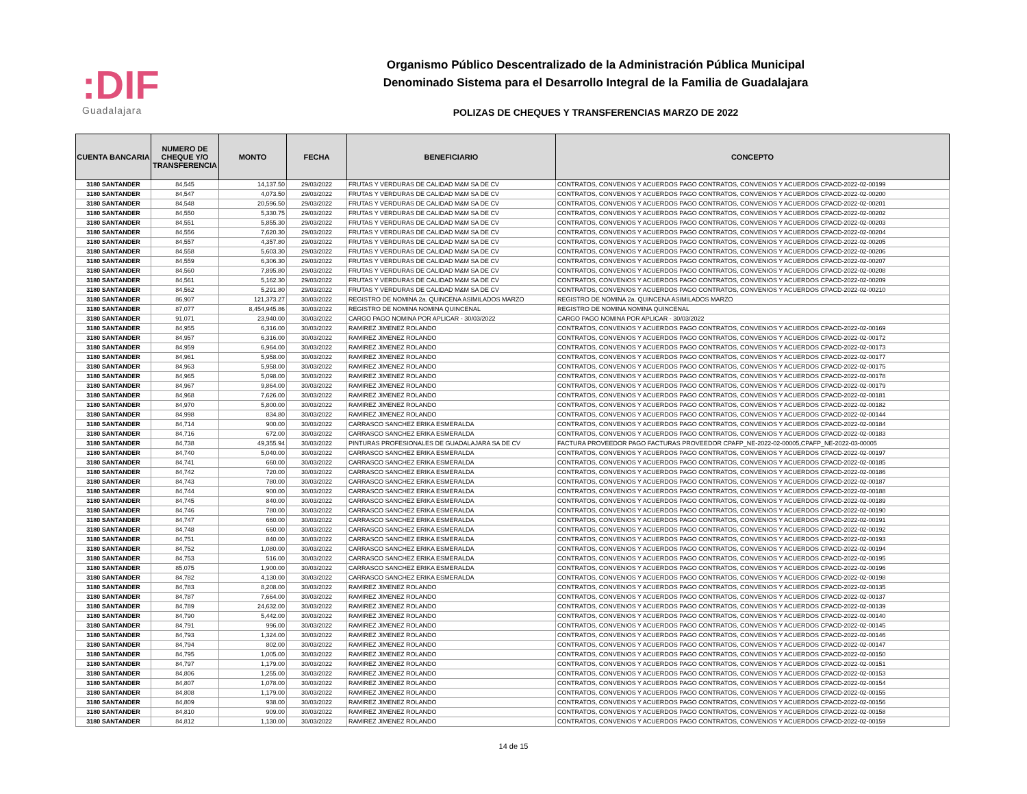:DIF
Guadalajara
Organismo Público Descentralizado de la Administración Pública Municipal
Denominado Sistema para el Desarrollo Integral de la Familia de Guadalajara
POLIZAS DE CHEQUES Y TRANSFERENCIAS MARZO DE 2022
| CUENTA BANCARIA | NUMERO DE CHEQUE Y/O TRANSFERENCIA | MONTO | FECHA | BENEFICIARIO | CONCEPTO |
| --- | --- | --- | --- | --- | --- |
| 3180 SANTANDER | 84,545 | 14,137.50 | 29/03/2022 | FRUTAS Y VERDURAS DE CALIDAD M&M SA DE CV | CONTRATOS, CONVENIOS Y ACUERDOS PAGO CONTRATOS, CONVENIOS Y ACUERDOS CPACD-2022-02-00199 |
| 3180 SANTANDER | 84,547 | 4,073.50 | 29/03/2022 | FRUTAS Y VERDURAS DE CALIDAD M&M SA DE CV | CONTRATOS, CONVENIOS Y ACUERDOS PAGO CONTRATOS, CONVENIOS Y ACUERDOS CPACD-2022-02-00200 |
| 3180 SANTANDER | 84,548 | 20,596.50 | 29/03/2022 | FRUTAS Y VERDURAS DE CALIDAD M&M SA DE CV | CONTRATOS, CONVENIOS Y ACUERDOS PAGO CONTRATOS, CONVENIOS Y ACUERDOS CPACD-2022-02-00201 |
| 3180 SANTANDER | 84,550 | 5,330.75 | 29/03/2022 | FRUTAS Y VERDURAS DE CALIDAD M&M SA DE CV | CONTRATOS, CONVENIOS Y ACUERDOS PAGO CONTRATOS, CONVENIOS Y ACUERDOS CPACD-2022-02-00202 |
| 3180 SANTANDER | 84,551 | 5,855.30 | 29/03/2022 | FRUTAS Y VERDURAS DE CALIDAD M&M SA DE CV | CONTRATOS, CONVENIOS Y ACUERDOS PAGO CONTRATOS, CONVENIOS Y ACUERDOS CPACD-2022-02-00203 |
| 3180 SANTANDER | 84,556 | 7,620.30 | 29/03/2022 | FRUTAS Y VERDURAS DE CALIDAD M&M SA DE CV | CONTRATOS, CONVENIOS Y ACUERDOS PAGO CONTRATOS, CONVENIOS Y ACUERDOS CPACD-2022-02-00204 |
| 3180 SANTANDER | 84,557 | 4,357.80 | 29/03/2022 | FRUTAS Y VERDURAS DE CALIDAD M&M SA DE CV | CONTRATOS, CONVENIOS Y ACUERDOS PAGO CONTRATOS, CONVENIOS Y ACUERDOS CPACD-2022-02-00205 |
| 3180 SANTANDER | 84,558 | 5,603.30 | 29/03/2022 | FRUTAS Y VERDURAS DE CALIDAD M&M SA DE CV | CONTRATOS, CONVENIOS Y ACUERDOS PAGO CONTRATOS, CONVENIOS Y ACUERDOS CPACD-2022-02-00206 |
| 3180 SANTANDER | 84,559 | 6,306.30 | 29/03/2022 | FRUTAS Y VERDURAS DE CALIDAD M&M SA DE CV | CONTRATOS, CONVENIOS Y ACUERDOS PAGO CONTRATOS, CONVENIOS Y ACUERDOS CPACD-2022-02-00207 |
| 3180 SANTANDER | 84,560 | 7,895.80 | 29/03/2022 | FRUTAS Y VERDURAS DE CALIDAD M&M SA DE CV | CONTRATOS, CONVENIOS Y ACUERDOS PAGO CONTRATOS, CONVENIOS Y ACUERDOS CPACD-2022-02-00208 |
| 3180 SANTANDER | 84,561 | 5,162.30 | 29/03/2022 | FRUTAS Y VERDURAS DE CALIDAD M&M SA DE CV | CONTRATOS, CONVENIOS Y ACUERDOS PAGO CONTRATOS, CONVENIOS Y ACUERDOS CPACD-2022-02-00209 |
| 3180 SANTANDER | 84,562 | 5,291.80 | 29/03/2022 | FRUTAS Y VERDURAS DE CALIDAD M&M SA DE CV | CONTRATOS, CONVENIOS Y ACUERDOS PAGO CONTRATOS, CONVENIOS Y ACUERDOS CPACD-2022-02-00210 |
| 3180 SANTANDER | 86,907 | 121,373.27 | 30/03/2022 | REGISTRO DE NOMINA 2a. QUINCENA ASIMILADOS MARZO | REGISTRO DE NOMINA 2a. QUINCENA ASIMILADOS MARZO |
| 3180 SANTANDER | 87,077 | 8,454,945.86 | 30/03/2022 | REGISTRO DE NOMINA NOMINA QUINCENAL | REGISTRO DE NOMINA NOMINA QUINCENAL |
| 3180 SANTANDER | 91,071 | 23,940.00 | 30/03/2022 | CARGO PAGO NOMINA POR APLICAR - 30/03/2022 | CARGO PAGO NOMINA POR APLICAR - 30/03/2022 |
| 3180 SANTANDER | 84,955 | 6,316.00 | 30/03/2022 | RAMIREZ JIMENEZ ROLANDO | CONTRATOS, CONVENIOS Y ACUERDOS PAGO CONTRATOS, CONVENIOS Y ACUERDOS CPACD-2022-02-00169 |
| 3180 SANTANDER | 84,957 | 6,316.00 | 30/03/2022 | RAMIREZ JIMENEZ ROLANDO | CONTRATOS, CONVENIOS Y ACUERDOS PAGO CONTRATOS, CONVENIOS Y ACUERDOS CPACD-2022-02-00172 |
| 3180 SANTANDER | 84,959 | 6,964.00 | 30/03/2022 | RAMIREZ JIMENEZ ROLANDO | CONTRATOS, CONVENIOS Y ACUERDOS PAGO CONTRATOS, CONVENIOS Y ACUERDOS CPACD-2022-02-00173 |
| 3180 SANTANDER | 84,961 | 5,958.00 | 30/03/2022 | RAMIREZ JIMENEZ ROLANDO | CONTRATOS, CONVENIOS Y ACUERDOS PAGO CONTRATOS, CONVENIOS Y ACUERDOS CPACD-2022-02-00177 |
| 3180 SANTANDER | 84,963 | 5,958.00 | 30/03/2022 | RAMIREZ JIMENEZ ROLANDO | CONTRATOS, CONVENIOS Y ACUERDOS PAGO CONTRATOS, CONVENIOS Y ACUERDOS CPACD-2022-02-00175 |
| 3180 SANTANDER | 84,965 | 5,098.00 | 30/03/2022 | RAMIREZ JIMENEZ ROLANDO | CONTRATOS, CONVENIOS Y ACUERDOS PAGO CONTRATOS, CONVENIOS Y ACUERDOS CPACD-2022-02-00178 |
| 3180 SANTANDER | 84,967 | 9,864.00 | 30/03/2022 | RAMIREZ JIMENEZ ROLANDO | CONTRATOS, CONVENIOS Y ACUERDOS PAGO CONTRATOS, CONVENIOS Y ACUERDOS CPACD-2022-02-00179 |
| 3180 SANTANDER | 84,968 | 7,626.00 | 30/03/2022 | RAMIREZ JIMENEZ ROLANDO | CONTRATOS, CONVENIOS Y ACUERDOS PAGO CONTRATOS, CONVENIOS Y ACUERDOS CPACD-2022-02-00181 |
| 3180 SANTANDER | 84,970 | 5,800.00 | 30/03/2022 | RAMIREZ JIMENEZ ROLANDO | CONTRATOS, CONVENIOS Y ACUERDOS PAGO CONTRATOS, CONVENIOS Y ACUERDOS CPACD-2022-02-00182 |
| 3180 SANTANDER | 84,998 | 834.80 | 30/03/2022 | RAMIREZ JIMENEZ ROLANDO | CONTRATOS, CONVENIOS Y ACUERDOS PAGO CONTRATOS, CONVENIOS Y ACUERDOS CPACD-2022-02-00144 |
| 3180 SANTANDER | 84,714 | 900.00 | 30/03/2022 | CARRASCO SANCHEZ ERIKA ESMERALDA | CONTRATOS, CONVENIOS Y ACUERDOS PAGO CONTRATOS, CONVENIOS Y ACUERDOS CPACD-2022-02-00184 |
| 3180 SANTANDER | 84,716 | 672.00 | 30/03/2022 | CARRASCO SANCHEZ ERIKA ESMERALDA | CONTRATOS, CONVENIOS Y ACUERDOS PAGO CONTRATOS, CONVENIOS Y ACUERDOS CPACD-2022-02-00183 |
| 3180 SANTANDER | 84,738 | 49,355.94 | 30/03/2022 | PINTURAS PROFESIONALES DE GUADALAJARA SA DE CV | FACTURA PROVEEDOR PAGO FACTURAS PROVEEDOR CPAFP_NE-2022-02-00005,CPAFP_NE-2022-03-00005 |
| 3180 SANTANDER | 84,740 | 5,040.00 | 30/03/2022 | CARRASCO SANCHEZ ERIKA ESMERALDA | CONTRATOS, CONVENIOS Y ACUERDOS PAGO CONTRATOS, CONVENIOS Y ACUERDOS CPACD-2022-02-00197 |
| 3180 SANTANDER | 84,741 | 660.00 | 30/03/2022 | CARRASCO SANCHEZ ERIKA ESMERALDA | CONTRATOS, CONVENIOS Y ACUERDOS PAGO CONTRATOS, CONVENIOS Y ACUERDOS CPACD-2022-02-00185 |
| 3180 SANTANDER | 84,742 | 720.00 | 30/03/2022 | CARRASCO SANCHEZ ERIKA ESMERALDA | CONTRATOS, CONVENIOS Y ACUERDOS PAGO CONTRATOS, CONVENIOS Y ACUERDOS CPACD-2022-02-00186 |
| 3180 SANTANDER | 84,743 | 780.00 | 30/03/2022 | CARRASCO SANCHEZ ERIKA ESMERALDA | CONTRATOS, CONVENIOS Y ACUERDOS PAGO CONTRATOS, CONVENIOS Y ACUERDOS CPACD-2022-02-00187 |
| 3180 SANTANDER | 84,744 | 900.00 | 30/03/2022 | CARRASCO SANCHEZ ERIKA ESMERALDA | CONTRATOS, CONVENIOS Y ACUERDOS PAGO CONTRATOS, CONVENIOS Y ACUERDOS CPACD-2022-02-00188 |
| 3180 SANTANDER | 84,745 | 840.00 | 30/03/2022 | CARRASCO SANCHEZ ERIKA ESMERALDA | CONTRATOS, CONVENIOS Y ACUERDOS PAGO CONTRATOS, CONVENIOS Y ACUERDOS CPACD-2022-02-00189 |
| 3180 SANTANDER | 84,746 | 780.00 | 30/03/2022 | CARRASCO SANCHEZ ERIKA ESMERALDA | CONTRATOS, CONVENIOS Y ACUERDOS PAGO CONTRATOS, CONVENIOS Y ACUERDOS CPACD-2022-02-00190 |
| 3180 SANTANDER | 84,747 | 660.00 | 30/03/2022 | CARRASCO SANCHEZ ERIKA ESMERALDA | CONTRATOS, CONVENIOS Y ACUERDOS PAGO CONTRATOS, CONVENIOS Y ACUERDOS CPACD-2022-02-00191 |
| 3180 SANTANDER | 84,748 | 660.00 | 30/03/2022 | CARRASCO SANCHEZ ERIKA ESMERALDA | CONTRATOS, CONVENIOS Y ACUERDOS PAGO CONTRATOS, CONVENIOS Y ACUERDOS CPACD-2022-02-00192 |
| 3180 SANTANDER | 84,751 | 840.00 | 30/03/2022 | CARRASCO SANCHEZ ERIKA ESMERALDA | CONTRATOS, CONVENIOS Y ACUERDOS PAGO CONTRATOS, CONVENIOS Y ACUERDOS CPACD-2022-02-00193 |
| 3180 SANTANDER | 84,752 | 1,080.00 | 30/03/2022 | CARRASCO SANCHEZ ERIKA ESMERALDA | CONTRATOS, CONVENIOS Y ACUERDOS PAGO CONTRATOS, CONVENIOS Y ACUERDOS CPACD-2022-02-00194 |
| 3180 SANTANDER | 84,753 | 516.00 | 30/03/2022 | CARRASCO SANCHEZ ERIKA ESMERALDA | CONTRATOS, CONVENIOS Y ACUERDOS PAGO CONTRATOS, CONVENIOS Y ACUERDOS CPACD-2022-02-00195 |
| 3180 SANTANDER | 85,075 | 1,900.00 | 30/03/2022 | CARRASCO SANCHEZ ERIKA ESMERALDA | CONTRATOS, CONVENIOS Y ACUERDOS PAGO CONTRATOS, CONVENIOS Y ACUERDOS CPACD-2022-02-00196 |
| 3180 SANTANDER | 84,782 | 4,130.00 | 30/03/2022 | CARRASCO SANCHEZ ERIKA ESMERALDA | CONTRATOS, CONVENIOS Y ACUERDOS PAGO CONTRATOS, CONVENIOS Y ACUERDOS CPACD-2022-02-00198 |
| 3180 SANTANDER | 84,783 | 8,208.00 | 30/03/2022 | RAMIREZ JIMENEZ ROLANDO | CONTRATOS, CONVENIOS Y ACUERDOS PAGO CONTRATOS, CONVENIOS Y ACUERDOS CPACD-2022-02-00135 |
| 3180 SANTANDER | 84,787 | 7,664.00 | 30/03/2022 | RAMIREZ JIMENEZ ROLANDO | CONTRATOS, CONVENIOS Y ACUERDOS PAGO CONTRATOS, CONVENIOS Y ACUERDOS CPACD-2022-02-00137 |
| 3180 SANTANDER | 84,789 | 24,632.00 | 30/03/2022 | RAMIREZ JIMENEZ ROLANDO | CONTRATOS, CONVENIOS Y ACUERDOS PAGO CONTRATOS, CONVENIOS Y ACUERDOS CPACD-2022-02-00139 |
| 3180 SANTANDER | 84,790 | 5,442.00 | 30/03/2022 | RAMIREZ JIMENEZ ROLANDO | CONTRATOS, CONVENIOS Y ACUERDOS PAGO CONTRATOS, CONVENIOS Y ACUERDOS CPACD-2022-02-00140 |
| 3180 SANTANDER | 84,791 | 996.00 | 30/03/2022 | RAMIREZ JIMENEZ ROLANDO | CONTRATOS, CONVENIOS Y ACUERDOS PAGO CONTRATOS, CONVENIOS Y ACUERDOS CPACD-2022-02-00145 |
| 3180 SANTANDER | 84,793 | 1,324.00 | 30/03/2022 | RAMIREZ JIMENEZ ROLANDO | CONTRATOS, CONVENIOS Y ACUERDOS PAGO CONTRATOS, CONVENIOS Y ACUERDOS CPACD-2022-02-00146 |
| 3180 SANTANDER | 84,794 | 802.00 | 30/03/2022 | RAMIREZ JIMENEZ ROLANDO | CONTRATOS, CONVENIOS Y ACUERDOS PAGO CONTRATOS, CONVENIOS Y ACUERDOS CPACD-2022-02-00147 |
| 3180 SANTANDER | 84,795 | 1,005.00 | 30/03/2022 | RAMIREZ JIMENEZ ROLANDO | CONTRATOS, CONVENIOS Y ACUERDOS PAGO CONTRATOS, CONVENIOS Y ACUERDOS CPACD-2022-02-00150 |
| 3180 SANTANDER | 84,797 | 1,179.00 | 30/03/2022 | RAMIREZ JIMENEZ ROLANDO | CONTRATOS, CONVENIOS Y ACUERDOS PAGO CONTRATOS, CONVENIOS Y ACUERDOS CPACD-2022-02-00151 |
| 3180 SANTANDER | 84,806 | 1,255.00 | 30/03/2022 | RAMIREZ JIMENEZ ROLANDO | CONTRATOS, CONVENIOS Y ACUERDOS PAGO CONTRATOS, CONVENIOS Y ACUERDOS CPACD-2022-02-00153 |
| 3180 SANTANDER | 84,807 | 1,078.00 | 30/03/2022 | RAMIREZ JIMENEZ ROLANDO | CONTRATOS, CONVENIOS Y ACUERDOS PAGO CONTRATOS, CONVENIOS Y ACUERDOS CPACD-2022-02-00154 |
| 3180 SANTANDER | 84,808 | 1,179.00 | 30/03/2022 | RAMIREZ JIMENEZ ROLANDO | CONTRATOS, CONVENIOS Y ACUERDOS PAGO CONTRATOS, CONVENIOS Y ACUERDOS CPACD-2022-02-00155 |
| 3180 SANTANDER | 84,809 | 938.00 | 30/03/2022 | RAMIREZ JIMENEZ ROLANDO | CONTRATOS, CONVENIOS Y ACUERDOS PAGO CONTRATOS, CONVENIOS Y ACUERDOS CPACD-2022-02-00156 |
| 3180 SANTANDER | 84,810 | 909.00 | 30/03/2022 | RAMIREZ JIMENEZ ROLANDO | CONTRATOS, CONVENIOS Y ACUERDOS PAGO CONTRATOS, CONVENIOS Y ACUERDOS CPACD-2022-02-00158 |
| 3180 SANTANDER | 84,812 | 1,130.00 | 30/03/2022 | RAMIREZ JIMENEZ ROLANDO | CONTRATOS, CONVENIOS Y ACUERDOS PAGO CONTRATOS, CONVENIOS Y ACUERDOS CPACD-2022-02-00159 |
14 de 15